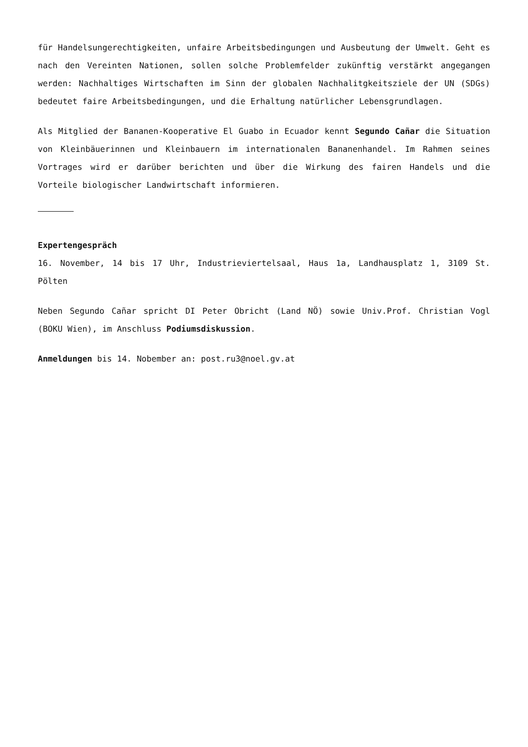für Handelsungerechtigkeiten, unfaire Arbeitsbedingungen und Ausbeutung der Umwelt. Geht es nach den Vereinten Nationen, sollen solche Problemfelder zukünftig verstärkt angegangen werden: Nachhaltiges Wirtschaften im Sinn der globalen Nachhalitgkeitsziele der UN (SDGs) bedeutet faire Arbeitsbedingungen, und die Erhaltung natürlicher Lebensgrundlagen.
Als Mitglied der Bananen-Kooperative El Guabo in Ecuador kennt Segundo Cañar die Situation von Kleinbäuerinnen und Kleinbauern im internationalen Bananenhandel. Im Rahmen seines Vortrages wird er darüber berichten und über die Wirkung des fairen Handels und die Vorteile biologischer Landwirtschaft informieren.
Expertengespräch
16. November, 14 bis 17 Uhr, Industrieviertelsaal, Haus 1a, Landhausplatz 1, 3109 St. Pölten
Neben Segundo Cañar spricht DI Peter Obricht (Land NÖ) sowie Univ.Prof. Christian Vogl (BOKU Wien), im Anschluss Podiumsdiskussion.
Anmeldungen bis 14. Nobember an: post.ru3@noel.gv.at